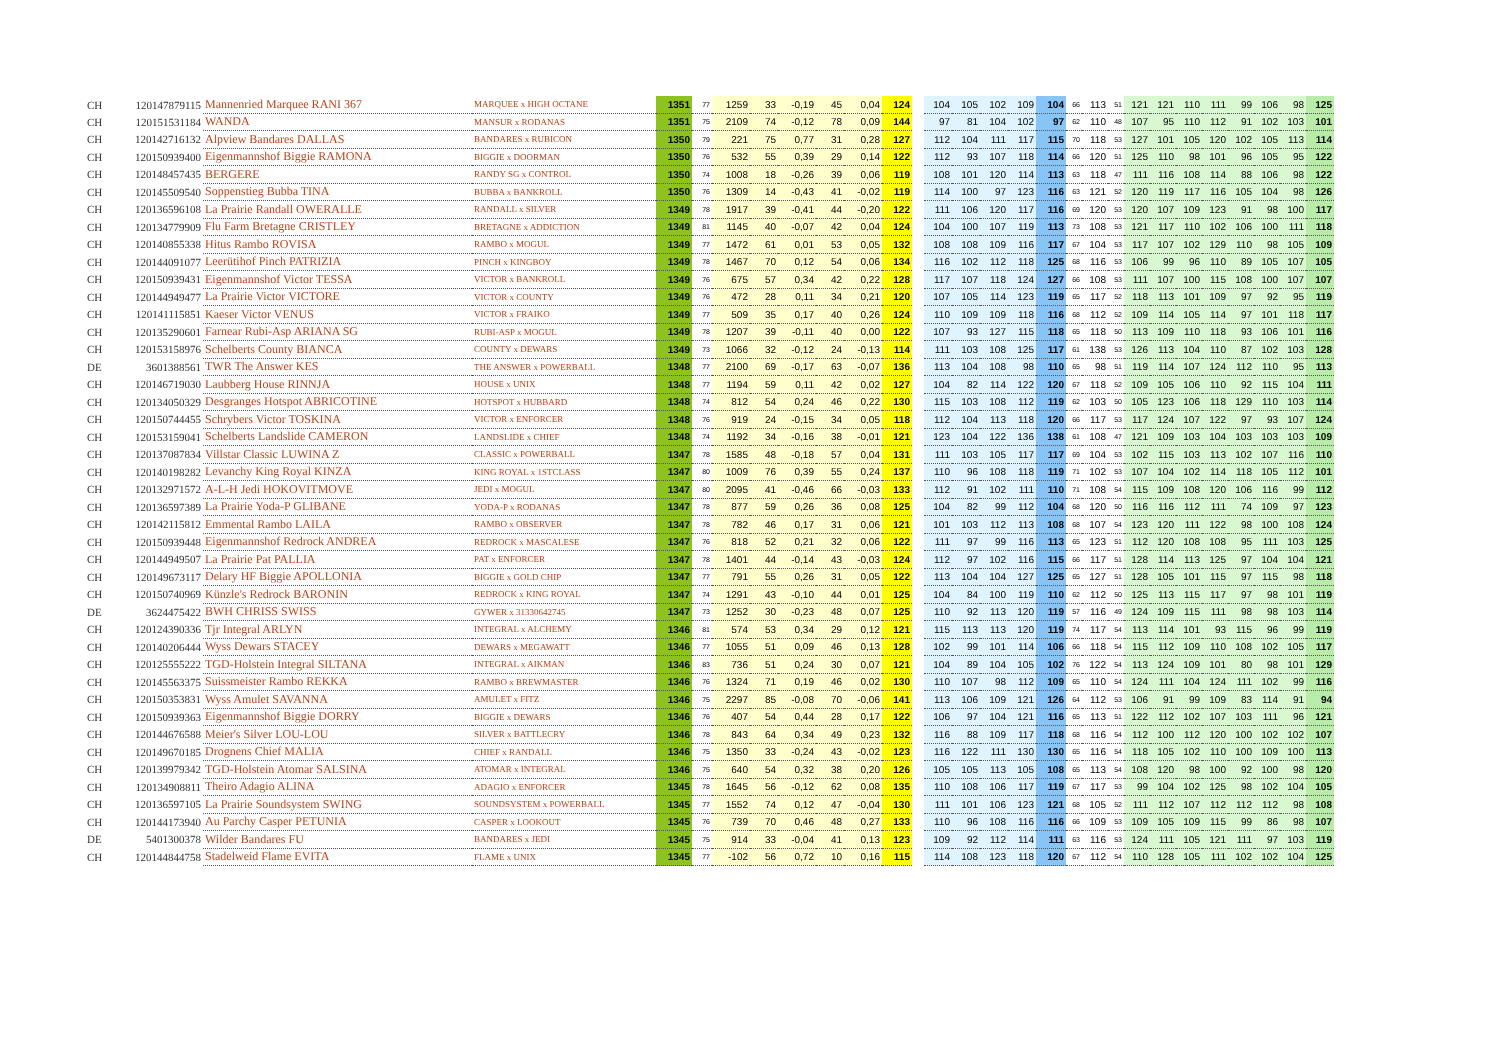| CH | 120147879115 | Mannenried Marquee RANI 367 | MARQUEE x HIGH OCTANE | 1351 | 77 | 1259 | 33 | -0,19 | 45 | 0,04 | 124 | 104 | 105 | 102 | 109 | 104 | 66 | 113 | 51 | 121 | 121 | 110 | 111 | 99 | 106 | 98 | 125 |
| CH | 120151531184 | WANDA | MANSUR x RODANAS | 1351 | 75 | 2109 | 74 | -0,12 | 78 | 0,09 | 144 | 97 | 81 | 104 | 102 | 97 | 62 | 110 | 48 | 107 | 95 | 110 | 112 | 91 | 102 | 103 | 101 |
| CH | 120142716132 | Alpview Bandares DALLAS | BANDARES x RUBICON | 1350 | 79 | 221 | 75 | 0,77 | 31 | 0,28 | 127 | 112 | 104 | 111 | 117 | 115 | 70 | 118 | 53 | 127 | 101 | 105 | 120 | 102 | 105 | 113 | 114 |
| CH | 120150939400 | Eigenmannshof Biggie RAMONA | BIGGIE x DOORMAN | 1350 | 76 | 532 | 55 | 0,39 | 29 | 0,14 | 122 | 112 | 93 | 107 | 118 | 114 | 66 | 120 | 51 | 125 | 110 | 98 | 101 | 96 | 105 | 95 | 122 |
| CH | 120148457435 | BERGERE | RANDY SG x CONTROL | 1350 | 74 | 1008 | 18 | -0,26 | 39 | 0,06 | 119 | 108 | 101 | 120 | 114 | 113 | 63 | 118 | 47 | 111 | 116 | 108 | 114 | 88 | 106 | 98 | 122 |
| CH | 120145509540 | Soppenstieg Bubba TINA | BUBBA x BANKROLL | 1350 | 76 | 1309 | 14 | -0,43 | 41 | -0,02 | 119 | 114 | 100 | 97 | 123 | 116 | 63 | 121 | 52 | 120 | 119 | 117 | 116 | 105 | 104 | 98 | 126 |
| CH | 120136596108 | La Prairie Randall OWERALLE | RANDALL x SILVER | 1349 | 78 | 1917 | 39 | -0,41 | 44 | -0,20 | 122 | 111 | 106 | 120 | 117 | 116 | 69 | 120 | 53 | 120 | 107 | 109 | 123 | 91 | 98 | 100 | 117 |
| CH | 120134779909 | Flu Farm Bretagne CRISTLEY | BRETAGNE x ADDICTION | 1349 | 81 | 1145 | 40 | -0,07 | 42 | 0,04 | 124 | 104 | 100 | 107 | 119 | 113 | 73 | 108 | 53 | 121 | 117 | 110 | 102 | 106 | 100 | 111 | 118 |
| CH | 120140855338 | Hitus Rambo ROVISA | RAMBO x MOGUL | 1349 | 77 | 1472 | 61 | 0,01 | 53 | 0,05 | 132 | 108 | 108 | 109 | 116 | 117 | 67 | 104 | 53 | 117 | 107 | 102 | 129 | 110 | 98 | 105 | 109 |
| CH | 120144091077 | Leerütihof Pinch PATRIZIA | PINCH x KINGBOY | 1349 | 78 | 1467 | 70 | 0,12 | 54 | 0,06 | 134 | 116 | 102 | 112 | 118 | 125 | 68 | 116 | 53 | 106 | 99 | 96 | 110 | 89 | 105 | 107 | 105 |
| CH | 120150939431 | Eigenmannshof Victor TESSA | VICTOR x BANKROLL | 1349 | 76 | 675 | 57 | 0,34 | 42 | 0,22 | 128 | 117 | 107 | 118 | 124 | 127 | 66 | 108 | 53 | 111 | 107 | 100 | 115 | 108 | 100 | 107 | 107 |
| CH | 120144949477 | La Prairie Victor VICTORE | VICTOR x COUNTY | 1349 | 76 | 472 | 28 | 0,11 | 34 | 0,21 | 120 | 107 | 105 | 114 | 123 | 119 | 65 | 117 | 52 | 118 | 113 | 101 | 109 | 97 | 92 | 95 | 119 |
| CH | 120141115851 | Kaeser Victor VENUS | VICTOR x FRAIKO | 1349 | 77 | 509 | 35 | 0,17 | 40 | 0,26 | 124 | 110 | 109 | 109 | 118 | 116 | 68 | 112 | 52 | 109 | 114 | 105 | 114 | 97 | 101 | 118 | 117 |
| CH | 120135290601 | Farnear Rubi-Asp ARIANA SG | RUBI-ASP x MOGUL | 1349 | 78 | 1207 | 39 | -0,11 | 40 | 0,00 | 122 | 107 | 93 | 127 | 115 | 118 | 65 | 118 | 50 | 113 | 109 | 110 | 118 | 93 | 106 | 101 | 116 |
| CH | 120153158976 | Schelberts County BIANCA | COUNTY x DEWARS | 1349 | 73 | 1066 | 32 | -0,12 | 24 | -0,13 | 114 | 111 | 103 | 108 | 125 | 117 | 61 | 138 | 53 | 126 | 113 | 104 | 110 | 87 | 102 | 103 | 128 |
| DE | 3601388561 | TWR The Answer KES | THE ANSWER x POWERBALL | 1348 | 77 | 2100 | 69 | -0,17 | 63 | -0,07 | 136 | 113 | 104 | 108 | 98 | 110 | 65 | 98 | 51 | 119 | 114 | 107 | 124 | 112 | 110 | 95 | 113 |
| CH | 120146719030 | Laubberg House RINNJA | HOUSE x UNIX | 1348 | 77 | 1194 | 59 | 0,11 | 42 | 0,02 | 127 | 104 | 82 | 114 | 122 | 120 | 67 | 118 | 52 | 109 | 105 | 106 | 110 | 92 | 115 | 104 | 111 |
| CH | 120134050329 | Desgranges Hotspot ABRICOTINE | HOTSPOT x HUBBARD | 1348 | 74 | 812 | 54 | 0,24 | 46 | 0,22 | 130 | 115 | 103 | 108 | 112 | 119 | 62 | 103 | 50 | 105 | 123 | 106 | 118 | 129 | 110 | 103 | 114 |
| CH | 120150744455 | Schrybers Victor TOSKINA | VICTOR x ENFORCER | 1348 | 76 | 919 | 24 | -0,15 | 34 | 0,05 | 118 | 112 | 104 | 113 | 118 | 120 | 66 | 117 | 53 | 117 | 124 | 107 | 122 | 97 | 93 | 107 | 124 |
| CH | 120153159041 | Schelberts Landslide CAMERON | LANDSLIDE x CHIEF | 1348 | 74 | 1192 | 34 | -0,16 | 38 | -0,01 | 121 | 123 | 104 | 122 | 136 | 138 | 61 | 108 | 47 | 121 | 109 | 103 | 104 | 103 | 103 | 103 | 109 |
| CH | 120137087834 | Villstar Classic LUWINA Z | CLASSIC x POWERBALL | 1347 | 78 | 1585 | 48 | -0,18 | 57 | 0,04 | 131 | 111 | 103 | 105 | 117 | 117 | 69 | 104 | 53 | 102 | 115 | 103 | 113 | 102 | 107 | 116 | 110 |
| CH | 120140198282 | Levanchy King Royal KINZA | KING ROYAL x 1STCLASS | 1347 | 80 | 1009 | 76 | 0,39 | 55 | 0,24 | 137 | 110 | 96 | 108 | 118 | 119 | 71 | 102 | 53 | 107 | 104 | 102 | 114 | 118 | 105 | 112 | 101 |
| CH | 120132971572 | A-L-H Jedi HOKOVITMOVE | JEDI x MOGUL | 1347 | 80 | 2095 | 41 | -0,46 | 66 | -0,03 | 133 | 112 | 91 | 102 | 111 | 110 | 71 | 108 | 54 | 115 | 109 | 108 | 120 | 106 | 116 | 99 | 112 |
| CH | 120136597389 | La Prairie Yoda-P GLIBANE | YODA-P x RODANAS | 1347 | 78 | 877 | 59 | 0,26 | 36 | 0,08 | 125 | 104 | 82 | 99 | 112 | 104 | 68 | 120 | 50 | 116 | 116 | 112 | 111 | 74 | 109 | 97 | 123 |
| CH | 120142115812 | Emmental Rambo LAILA | RAMBO x OBSERVER | 1347 | 78 | 782 | 46 | 0,17 | 31 | 0,06 | 121 | 101 | 103 | 112 | 113 | 108 | 68 | 107 | 54 | 123 | 120 | 111 | 122 | 98 | 100 | 108 | 124 |
| CH | 120150939448 | Eigenmannshof Redrock ANDREA | REDROCK x MASCALESE | 1347 | 76 | 818 | 52 | 0,21 | 32 | 0,06 | 122 | 111 | 97 | 99 | 116 | 113 | 65 | 123 | 51 | 112 | 120 | 108 | 108 | 95 | 111 | 103 | 125 |
| CH | 120144949507 | La Prairie Pat PALLIA | PAT x ENFORCER | 1347 | 78 | 1401 | 44 | -0,14 | 43 | -0,03 | 124 | 112 | 97 | 102 | 116 | 115 | 66 | 117 | 51 | 128 | 114 | 113 | 125 | 97 | 104 | 104 | 121 |
| CH | 120149673117 | Delary HF Biggie APOLLONIA | BIGGIE x GOLD CHIP | 1347 | 77 | 791 | 55 | 0,26 | 31 | 0,05 | 122 | 113 | 104 | 104 | 127 | 125 | 65 | 127 | 51 | 128 | 105 | 101 | 115 | 97 | 115 | 98 | 118 |
| CH | 120150740969 | Künzle's Redrock BARONIN | REDROCK x KING ROYAL | 1347 | 74 | 1291 | 43 | -0,10 | 44 | 0,01 | 125 | 104 | 84 | 100 | 119 | 110 | 62 | 112 | 50 | 125 | 113 | 115 | 117 | 97 | 98 | 101 | 119 |
| DE | 3624475422 | BWH CHRISS SWISS | GYWER x 31330642745 | 1347 | 73 | 1252 | 30 | -0,23 | 48 | 0,07 | 125 | 110 | 92 | 113 | 120 | 119 | 57 | 116 | 49 | 124 | 109 | 115 | 111 | 98 | 98 | 103 | 114 |
| CH | 120124390336 | Tjr Integral ARLYN | INTEGRAL x ALCHEMY | 1346 | 81 | 574 | 53 | 0,34 | 29 | 0,12 | 121 | 115 | 113 | 113 | 120 | 119 | 74 | 117 | 54 | 113 | 114 | 101 | 93 | 115 | 96 | 99 | 119 |
| CH | 120140206444 | Wyss Dewars STACEY | DEWARS x MEGAWATT | 1346 | 77 | 1055 | 51 | 0,09 | 46 | 0,13 | 128 | 102 | 99 | 101 | 114 | 106 | 66 | 118 | 54 | 115 | 112 | 109 | 110 | 108 | 102 | 105 | 117 |
| CH | 120125555222 | TGD-Holstein Integral SILTANA | INTEGRAL x AIKMAN | 1346 | 83 | 736 | 51 | 0,24 | 30 | 0,07 | 121 | 104 | 89 | 104 | 105 | 102 | 76 | 122 | 54 | 113 | 124 | 109 | 101 | 80 | 98 | 101 | 129 |
| CH | 120145563375 | Suissmeister Rambo REKKA | RAMBO x BREWMASTER | 1346 | 76 | 1324 | 71 | 0,19 | 46 | 0,02 | 130 | 110 | 107 | 98 | 112 | 109 | 65 | 110 | 54 | 124 | 111 | 104 | 124 | 111 | 102 | 99 | 116 |
| CH | 120150353831 | Wyss Amulet SAVANNA | AMULET x FITZ | 1346 | 75 | 2297 | 85 | -0,08 | 70 | -0,06 | 141 | 113 | 106 | 109 | 121 | 126 | 64 | 112 | 53 | 106 | 91 | 99 | 109 | 83 | 114 | 91 | 94 |
| CH | 120150939363 | Eigenmannshof Biggie DORRY | BIGGIE x DEWARS | 1346 | 76 | 407 | 54 | 0,44 | 28 | 0,17 | 122 | 106 | 97 | 104 | 121 | 116 | 65 | 113 | 51 | 122 | 112 | 102 | 107 | 103 | 111 | 96 | 121 |
| CH | 120144676588 | Meier's Silver LOU-LOU | SILVER x BATTLECRY | 1346 | 78 | 843 | 64 | 0,34 | 49 | 0,23 | 132 | 116 | 88 | 109 | 117 | 118 | 68 | 116 | 54 | 112 | 100 | 112 | 120 | 100 | 102 | 102 | 107 |
| CH | 120149670185 | Drognens Chief MALIA | CHIEF x RANDALL | 1346 | 75 | 1350 | 33 | -0,24 | 43 | -0,02 | 123 | 116 | 122 | 111 | 130 | 130 | 65 | 116 | 54 | 118 | 105 | 102 | 110 | 100 | 109 | 100 | 113 |
| CH | 120139979342 | TGD-Holstein Atomar SALSINA | ATOMAR x INTEGRAL | 1346 | 75 | 640 | 54 | 0,32 | 38 | 0,20 | 126 | 105 | 105 | 113 | 105 | 108 | 65 | 113 | 54 | 108 | 120 | 98 | 100 | 92 | 100 | 98 | 120 |
| CH | 120134908811 | Theiro Adagio ALINA | ADAGIO x ENFORCER | 1345 | 78 | 1645 | 56 | -0,12 | 62 | 0,08 | 135 | 110 | 108 | 106 | 117 | 119 | 67 | 117 | 53 | 99 | 104 | 102 | 125 | 98 | 102 | 104 | 105 |
| CH | 120136597105 | La Prairie Soundsystem SWING | SOUNDSYSTEM x POWERBALL | 1345 | 77 | 1552 | 74 | 0,12 | 47 | -0,04 | 130 | 111 | 101 | 106 | 123 | 121 | 68 | 105 | 52 | 111 | 112 | 107 | 112 | 112 | 112 | 98 | 108 |
| CH | 120144173940 | Au Parchy Casper PETUNIA | CASPER x LOOKOUT | 1345 | 76 | 739 | 70 | 0,46 | 48 | 0,27 | 133 | 110 | 96 | 108 | 116 | 116 | 66 | 109 | 53 | 109 | 105 | 109 | 115 | 99 | 86 | 98 | 107 |
| DE | 5401300378 | Wilder Bandares FU | BANDARES x JEDI | 1345 | 75 | 914 | 33 | -0,04 | 41 | 0,13 | 123 | 109 | 92 | 112 | 114 | 111 | 63 | 116 | 53 | 124 | 111 | 105 | 121 | 111 | 97 | 103 | 119 |
| CH | 120144844758 | Stadelweid Flame EVITA | FLAME x UNIX | 1345 | 77 | -102 | 56 | 0,72 | 10 | 0,16 | 115 | 114 | 108 | 123 | 118 | 120 | 67 | 112 | 54 | 110 | 128 | 105 | 111 | 102 | 102 | 104 | 125 |